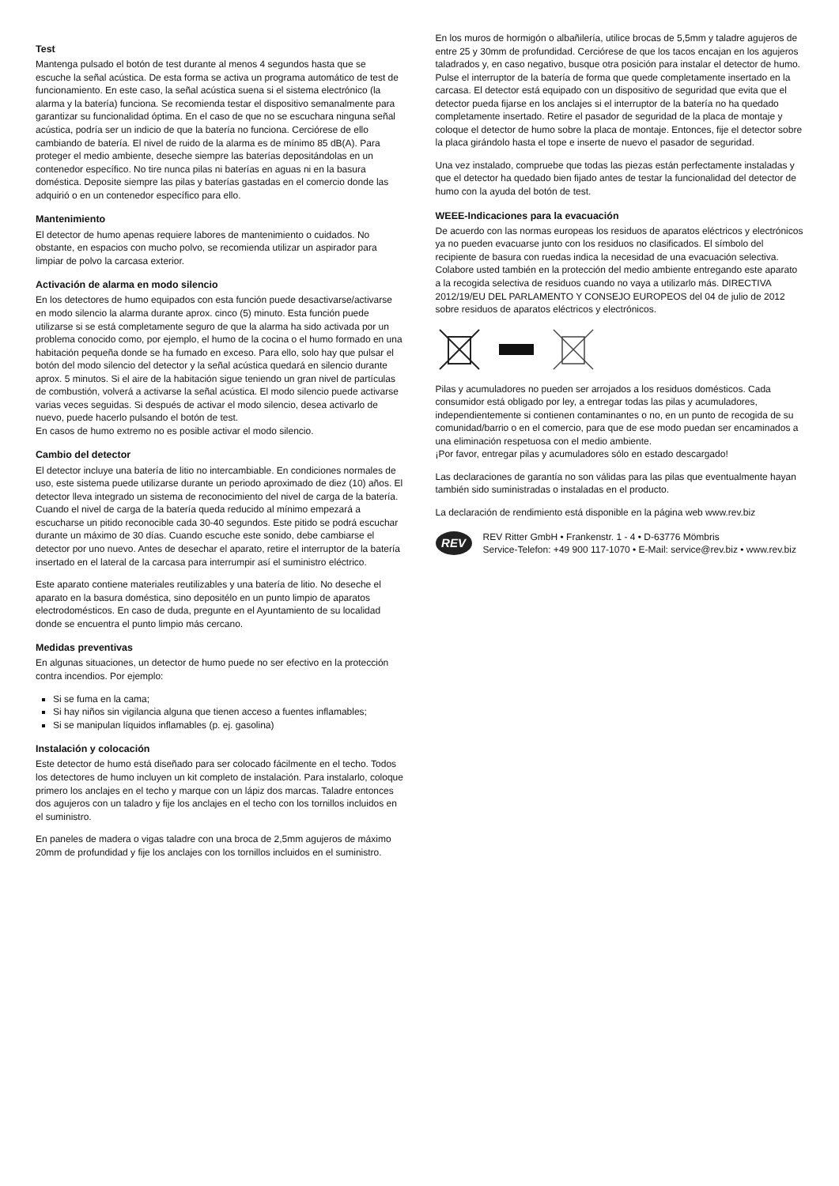Test
Mantenga pulsado el botón de test durante al menos 4 segundos hasta que se escuche la señal acústica. De esta forma se activa un programa automático de test de funcionamiento. En este caso, la señal acústica suena si el sistema electrónico (la alarma y la batería) funciona. Se recomienda testar el dispositivo semanalmente para garantizar su funcionalidad óptima. En el caso de que no se escuchara ninguna señal acústica, podría ser un indicio de que la batería no funciona. Cerciórese de ello cambiando de batería. El nivel de ruido de la alarma es de mínimo 85 dB(A). Para proteger el medio ambiente, deseche siempre las baterías depositándolas en un contenedor específico. No tire nunca pilas ni baterías en aguas ni en la basura doméstica. Deposite siempre las pilas y baterías gastadas en el comercio donde las adquirió o en un contenedor específico para ello.
Mantenimiento
El detector de humo apenas requiere labores de mantenimiento o cuidados. No obstante, en espacios con mucho polvo, se recomienda utilizar un aspirador para limpiar de polvo la carcasa exterior.
Activación de alarma en modo silencio
En los detectores de humo equipados con esta función puede desactivarse/activarse en modo silencio la alarma durante aprox. cinco (5) minuto. Esta función puede utilizarse si se está completamente seguro de que la alarma ha sido activada por un problema conocido como, por ejemplo, el humo de la cocina o el humo formado en una habitación pequeña donde se ha fumado en exceso. Para ello, solo hay que pulsar el botón del modo silencio del detector y la señal acústica quedará en silencio durante aprox. 5 minutos. Si el aire de la habitación sigue teniendo un gran nivel de partículas de combustión, volverá a activarse la señal acústica. El modo silencio puede activarse varias veces seguidas. Si después de activar el modo silencio, desea activarlo de nuevo, puede hacerlo pulsando el botón de test.
En casos de humo extremo no es posible activar el modo silencio.
Cambio del detector
El detector incluye una batería de litio no intercambiable. En condiciones normales de uso, este sistema puede utilizarse durante un periodo aproximado de diez (10) años. El detector lleva integrado un sistema de reconocimiento del nivel de carga de la batería. Cuando el nivel de carga de la batería queda reducido al mínimo empezará a escucharse un pitido reconocible cada 30-40 segundos. Este pitido se podrá escuchar durante un máximo de 30 días. Cuando escuche este sonido, debe cambiarse el detector por uno nuevo. Antes de desechar el aparato, retire el interruptor de la batería insertado en el lateral de la carcasa para interrumpir así el suministro eléctrico.
Este aparato contiene materiales reutilizables y una batería de litio. No deseche el aparato en la basura doméstica, sino depositélo en un punto limpio de aparatos electrodomésticos. En caso de duda, pregunte en el Ayuntamiento de su localidad donde se encuentra el punto limpio más cercano.
Medidas preventivas
En algunas situaciones, un detector de humo puede no ser efectivo en la protección contra incendios. Por ejemplo:
Si se fuma en la cama;
Si hay niños sin vigilancia alguna que tienen acceso a fuentes inflamables;
Si se manipulan líquidos inflamables (p. ej. gasolina)
Instalación y colocación
Este detector de humo está diseñado para ser colocado fácilmente en el techo. Todos los detectores de humo incluyen un kit completo de instalación. Para instalarlo, coloque primero los anclajes en el techo y marque con un lápiz dos marcas. Taladre entonces dos agujeros con un taladro y fije los anclajes en el techo con los tornillos incluidos en el suministro.
En paneles de madera o vigas taladre con una broca de 2,5mm agujeros de máximo 20mm de profundidad y fije los anclajes con los tornillos incluidos en el suministro.
En los muros de hormigón o albañilería, utilice brocas de 5,5mm y taladre agujeros de entre 25 y 30mm de profundidad. Cerciórese de que los tacos encajan en los agujeros taladrados y, en caso negativo, busque otra posición para instalar el detector de humo.
Pulse el interruptor de la batería de forma que quede completamente insertado en la carcasa. El detector está equipado con un dispositivo de seguridad que evita que el detector pueda fijarse en los anclajes si el interruptor de la batería no ha quedado completamente insertado. Retire el pasador de seguridad de la placa de montaje y coloque el detector de humo sobre la placa de montaje. Entonces, fije el detector sobre la placa girándolo hasta el tope e inserte de nuevo el pasador de seguridad.
Una vez instalado, compruebe que todas las piezas están perfectamente instaladas y que el detector ha quedado bien fijado antes de testar la funcionalidad del detector de humo con la ayuda del botón de test.
WEEE-Indicaciones para la evacuación
De acuerdo con las normas europeas los residuos de aparatos eléctricos y electrónicos ya no pueden evacuarse junto con los residuos no clasificados. El símbolo del recipiente de basura con ruedas indica la necesidad de una evacuación selectiva. Colabore usted también en la protección del medio ambiente entregando este aparato a la recogida selectiva de residuos cuando no vaya a utilizarlo más. DIRECTIVA 2012/19/EU DEL PARLAMENTO Y CONSEJO EUROPEOS del 04 de julio de 2012 sobre residuos de aparatos eléctricos y electrónicos.
Pilas y acumuladores no pueden ser arrojados a los residuos domésticos. Cada consumidor está obligado por ley, a entregar todas las pilas y acumuladores, independientemente si contienen contaminantes o no, en un punto de recogida de su comunidad/barrio o en el comercio, para que de ese modo puedan ser encaminados a una eliminación respetuosa con el medio ambiente.
¡Por favor, entregar pilas y acumuladores sólo en estado descargado!
Las declaraciones de garantía no son válidas para las pilas que eventualmente hayan también sido suministradas o instaladas en el producto.
La declaración de rendimiento está disponible en la página web www.rev.biz
REV
REV Ritter GmbH • Frankenstr. 1 - 4 • D-63776 Mömbris
Service-Telefon: +49 900 117-1070 • E-Mail: service@rev.biz • www.rev.biz